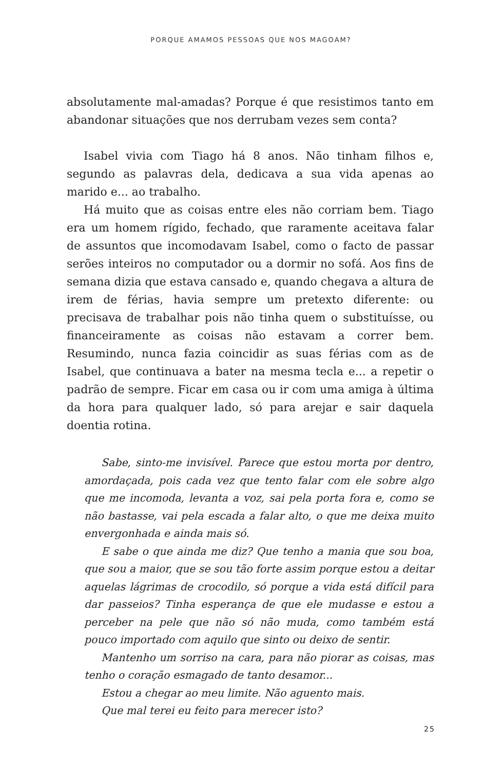PORQUE AMAMOS PESSOAS QUE NOS MAGOAM?
absolutamente mal-amadas? Porque é que resistimos tanto em abandonar situações que nos derrubam vezes sem conta?
Isabel vivia com Tiago há 8 anos. Não tinham filhos e, segundo as palavras dela, dedicava a sua vida apenas ao marido e... ao trabalho.
Há muito que as coisas entre eles não corriam bem. Tiago era um homem rígido, fechado, que raramente aceitava falar de assuntos que incomodavam Isabel, como o facto de passar serões inteiros no computador ou a dormir no sofá. Aos fins de semana dizia que estava cansado e, quando chegava a altura de irem de férias, havia sempre um pretexto diferente: ou precisava de trabalhar pois não tinha quem o substituísse, ou financeiramente as coisas não estavam a correr bem. Resumindo, nunca fazia coincidir as suas férias com as de Isabel, que continuava a bater na mesma tecla e... a repetir o padrão de sempre. Ficar em casa ou ir com uma amiga à última da hora para qualquer lado, só para arejar e sair daquela doentia rotina.
Sabe, sinto-me invisível. Parece que estou morta por dentro, amordaçada, pois cada vez que tento falar com ele sobre algo que me incomoda, levanta a voz, sai pela porta fora e, como se não bastasse, vai pela escada a falar alto, o que me deixa muito envergonhada e ainda mais só.
E sabe o que ainda me diz? Que tenho a mania que sou boa, que sou a maior, que se sou tão forte assim porque estou a deitar aquelas lágrimas de crocodilo, só porque a vida está difícil para dar passeios? Tinha esperança de que ele mudasse e estou a perceber na pele que não só não muda, como também está pouco importado com aquilo que sinto ou deixo de sentir.
Mantenho um sorriso na cara, para não piorar as coisas, mas tenho o coração esmagado de tanto desamor...
Estou a chegar ao meu limite. Não aguento mais.
Que mal terei eu feito para merecer isto?
25